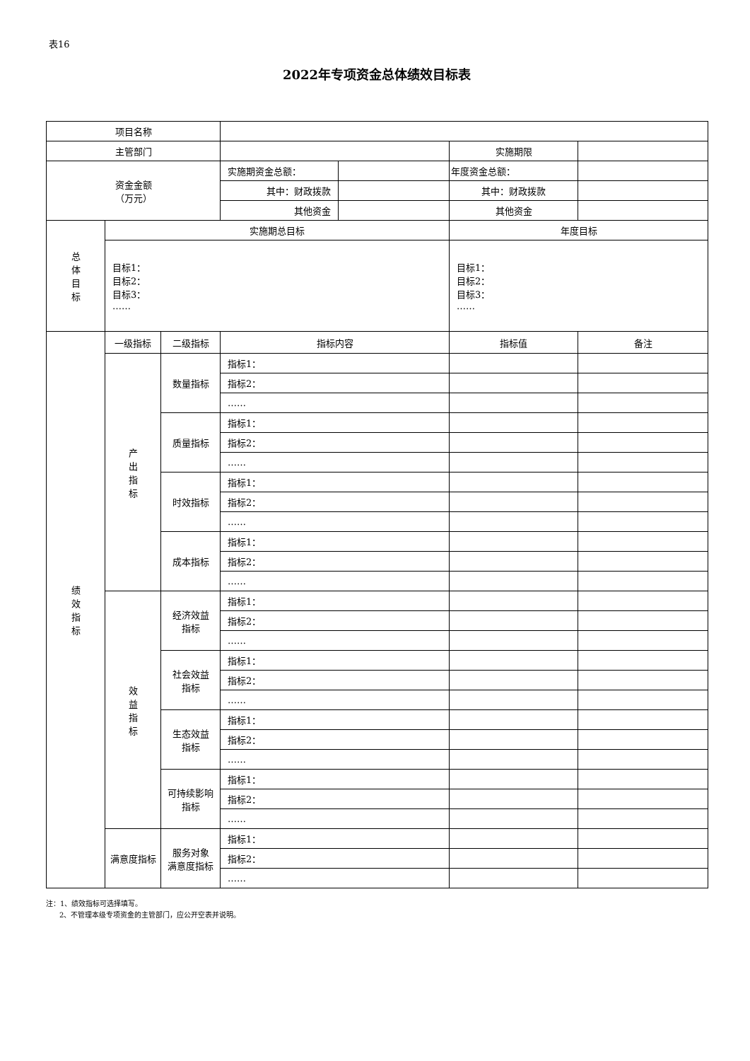表16
2022年专项资金总体绩效目标表
| 项目名称 | | | | | | |
| 主管部门 | | | | | 实施期限 | |
| 资金金额 （万元） | | | 实施期资金总额： | | 年度资金总额： | |
| | | | 其中：财政拨款 | | 其中：财政拨款 | |
| | | | 其他资金 | | 其他资金 | |
| 总 体 目 标 | 实施期总目标 | | | | 年度目标 | |
| | 目标1： 目标2： 目标3： …… | | | | 目标1： 目标2： 目标3： …… | |
| 绩 效 指 标 | 一级指标 | 二级指标 | 指标内容 | | 指标值 | 备注 |
| | 产 出 指 标 | 数量指标 | 指标1： | | | |
| | | | 指标2： | | | |
| | | | …… | | | |
| | | 质量指标 | 指标1： | | | |
| | | | 指标2： | | | |
| | | | …… | | | |
| | | 时效指标 | 指标1： | | | |
| | | | 指标2： | | | |
| | | | …… | | | |
| | | 成本指标 | 指标1： | | | |
| | | | 指标2： | | | |
| | | | …… | | | |
| | 效 益 指 标 | 经济效益 指标 | 指标1： | | | |
| | | | 指标2： | | | |
| | | | …… | | | |
| | | 社会效益 指标 | 指标1： | | | |
| | | | 指标2： | | | |
| | | | …… | | | |
| | | 生态效益 指标 | 指标1： | | | |
| | | | 指标2： | | | |
| | | | …… | | | |
| | | 可持续影响 指标 | 指标1： | | | |
| | | | 指标2： | | | |
| | | | …… | | | |
| | 满意度指标 | 服务对象 满意度指标 | 指标1： | | | |
| | | | 指标2： | | | |
| | | | …… | | | |
注：1、绩效指标可选择填写。
2、不管理本级专项资金的主管部门，应公开空表并说明。